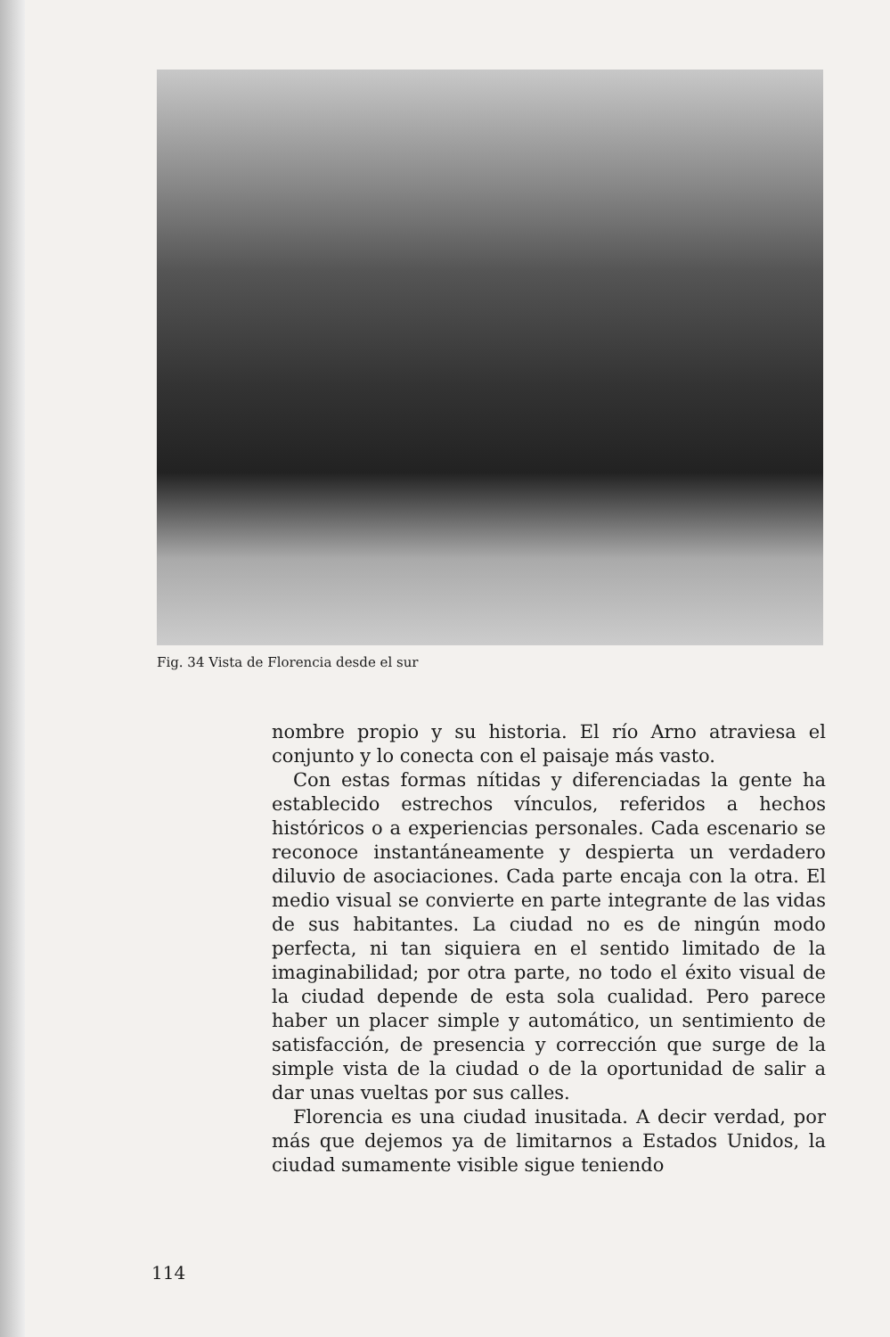Fig. 34 Vista de Florencia desde el sur
nombre propio y su historia. El río Arno atraviesa el conjunto y lo conecta con el paisaje más vasto.
Con estas formas nítidas y diferenciadas la gente ha establecido estrechos vínculos, referidos a hechos históricos o a experiencias personales. Cada escenario se reconoce instantáneamente y despierta un verdadero diluvio de asociaciones. Cada parte encaja con la otra. El medio visual se convierte en parte integrante de las vidas de sus habitantes. La ciudad no es de ningún modo perfecta, ni tan siquiera en el sentido limitado de la imaginabilidad; por otra parte, no todo el éxito visual de la ciudad depende de esta sola cualidad. Pero parece haber un placer simple y automático, un sentimiento de satisfacción, de presencia y corrección que surge de la simple vista de la ciudad o de la oportunidad de salir a dar unas vueltas por sus calles.
Florencia es una ciudad inusitada. A decir verdad, por más que dejemos ya de limitarnos a Estados Unidos, la ciudad sumamente visible sigue teniendo
114